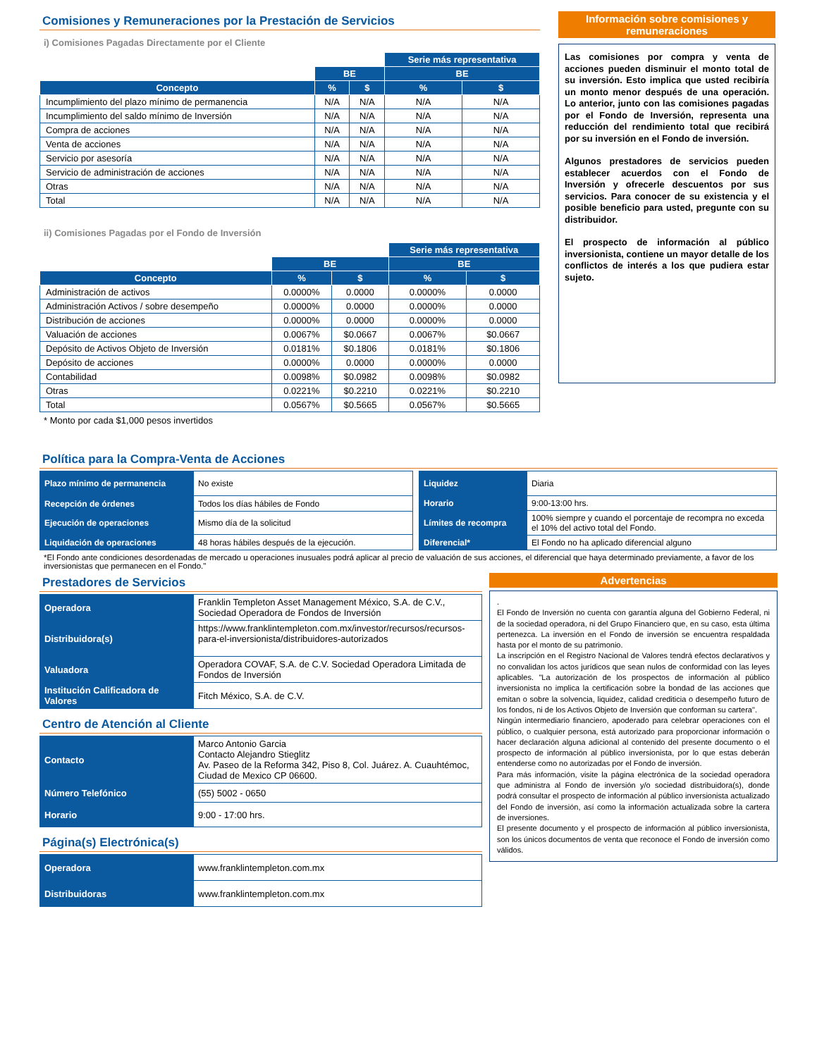Comisiones y Remuneraciones por la Prestación de Servicios
i) Comisiones Pagadas Directamente por el Cliente
| | | | Serie más representativa | |
| --- | --- | --- | --- | --- |
| | BE | | BE | |
| Concepto | % | $ | % | $ |
| Incumplimiento del plazo mínimo de permanencia | N/A | N/A | N/A | N/A |
| Incumplimiento del saldo mínimo de Inversión | N/A | N/A | N/A | N/A |
| Compra de acciones | N/A | N/A | N/A | N/A |
| Venta de acciones | N/A | N/A | N/A | N/A |
| Servicio por asesoría | N/A | N/A | N/A | N/A |
| Servicio de administración de acciones | N/A | N/A | N/A | N/A |
| Otras | N/A | N/A | N/A | N/A |
| Total | N/A | N/A | N/A | N/A |
ii) Comisiones Pagadas por el Fondo de Inversión
| | | | Serie más representativa | |
| --- | --- | --- | --- | --- |
| | BE | | BE | |
| Concepto | % | $ | % | $ |
| Administración de activos | 0.0000% | 0.0000 | 0.0000% | 0.0000 |
| Administración Activos / sobre desempeño | 0.0000% | 0.0000 | 0.0000% | 0.0000 |
| Distribución de acciones | 0.0000% | 0.0000 | 0.0000% | 0.0000 |
| Valuación de acciones | 0.0067% | $0.0667 | 0.0067% | $0.0667 |
| Depósito de Activos Objeto de Inversión | 0.0181% | $0.1806 | 0.0181% | $0.1806 |
| Depósito de acciones | 0.0000% | 0.0000 | 0.0000% | 0.0000 |
| Contabilidad | 0.0098% | $0.0982 | 0.0098% | $0.0982 |
| Otras | 0.0221% | $0.2210 | 0.0221% | $0.2210 |
| Total | 0.0567% | $0.5665 | 0.0567% | $0.5665 |
* Monto por cada $1,000 pesos invertidos
Información sobre comisiones y remuneraciones
Las comisiones por compra y venta de acciones pueden disminuir el monto total de su inversión. Esto implica que usted recibiría un monto menor después de una operación. Lo anterior, junto con las comisiones pagadas por el Fondo de Inversión, representa una reducción del rendimiento total que recibirá por su inversión en el Fondo de inversión.
Algunos prestadores de servicios pueden establecer acuerdos con el Fondo de Inversión y ofrecerle descuentos por sus servicios. Para conocer de su existencia y el posible beneficio para usted, pregunte con su distribuidor.
El prospecto de información al público inversionista, contiene un mayor detalle de los conflictos de interés a los que pudiera estar sujeto.
Política para la Compra-Venta de Acciones
| Plazo mínimo de permanencia | No existe |
| Recepción de órdenes | Todos los días hábiles de Fondo |
| Ejecución de operaciones | Mismo día de la solicitud |
| Liquidación de operaciones | 48 horas hábiles después de la ejecución. |
| Liquidez | Diaria |
| Horario | 9:00-13:00 hrs. |
| Límites de recompra | 100% siempre y cuando el porcentaje de recompra no exceda el 10% del activo total del Fondo. |
| Diferencial* | El Fondo no ha aplicado diferencial alguno |
*El Fondo ante condiciones desordenadas de mercado u operaciones inusuales podrá aplicar al precio de valuación de sus acciones, el diferencial que haya determinado previamente, a favor de los inversionistas que permanecen en el Fondo."
Prestadores de Servicios
| Operadora | Franklin Templeton Asset Management México, S.A. de C.V., Sociedad Operadora de Fondos de Inversión |
| Distribuidora(s) | https://www.franklintempleton.com.mx/investor/recursos/recursos-para-el-inversionista/distribuidores-autorizados |
| Valuadora | Operadora COVAF, S.A. de C.V. Sociedad Operadora Limitada de Fondos de Inversión |
| Institución Calificadora de Valores | Fitch México, S.A. de C.V. |
Centro de Atención al Cliente
| Contacto | Marco Antonio Garcia Contacto Alejandro Stieglitz Av. Paseo de la Reforma 342, Piso 8, Col. Juárez. A. Cuauhtémoc, Ciudad de Mexico CP 06600. |
| Número Telefónico | (55) 5002 - 0650 |
| Horario | 9:00 - 17:00 hrs. |
Página(s) Electrónica(s)
| Operadora | www.franklintempleton.com.mx |
| Distribuidoras | www.franklintempleton.com.mx |
Advertencias
.
El Fondo de Inversión no cuenta con garantía alguna del Gobierno Federal, ni de la sociedad operadora, ni del Grupo Financiero que, en su caso, esta última pertenezca. La inversión en el Fondo de inversión se encuentra respaldada hasta por el monto de su patrimonio.
La inscripción en el Registro Nacional de Valores tendrá efectos declarativos y no convalidan los actos jurídicos que sean nulos de conformidad con las leyes aplicables. "La autorización de los prospectos de información al público inversionista no implica la certificación sobre la bondad de las acciones que emitan o sobre la solvencia, liquidez, calidad crediticia o desempeño futuro de los fondos, ni de los Activos Objeto de Inversión que conforman su cartera".
Ningún intermediario financiero, apoderado para celebrar operaciones con el público, o cualquier persona, está autorizado para proporcionar información o hacer declaración alguna adicional al contenido del presente documento o el prospecto de información al público inversionista, por lo que estas deberán entenderse como no autorizadas por el Fondo de inversión.
Para más información, visite la página electrónica de la sociedad operadora que administra al Fondo de inversión y/o sociedad distribuidora(s), donde podrá consultar el prospecto de información al público inversionista actualizado del Fondo de inversión, así como la información actualizada sobre la cartera de inversiones.
El presente documento y el prospecto de información al público inversionista, son los únicos documentos de venta que reconoce el Fondo de inversión como válidos.